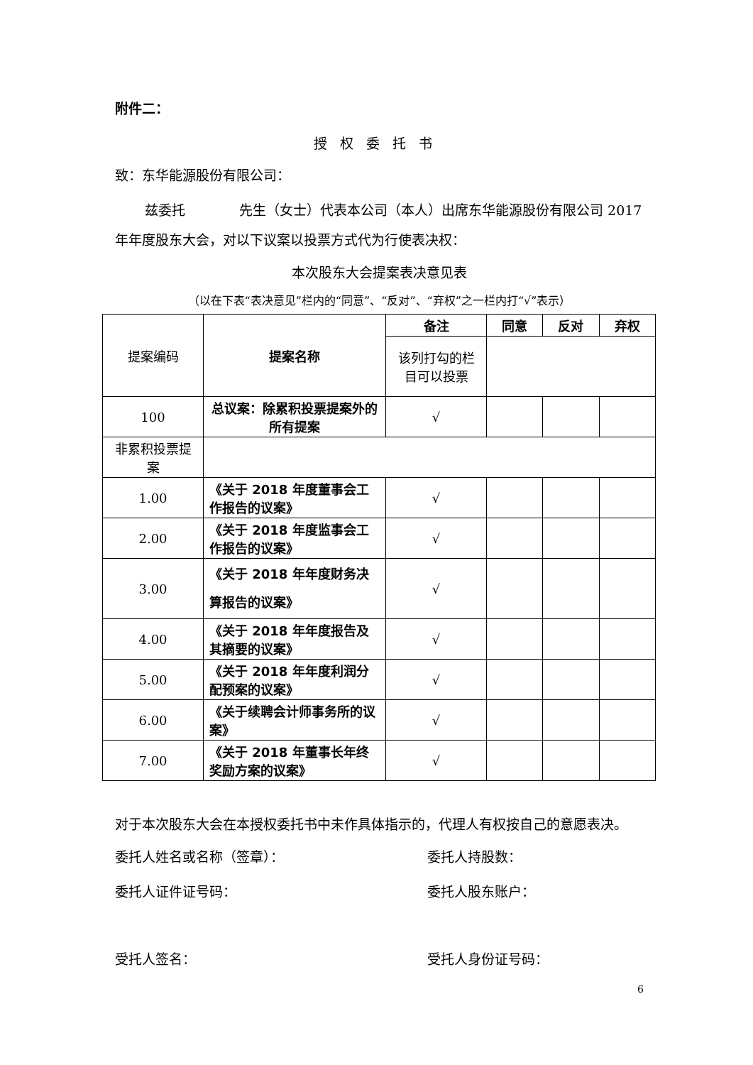附件二：
授权委托书
致：东华能源股份有限公司：
兹委托　　　　先生（女士）代表本公司（本人）出席东华能源股份有限公司 2017 年年度股东大会，对以下议案以投票方式代为行使表决权：
本次股东大会提案表决意见表
（以在下表“表决意见”栏内的“同意”、“反对”、“弃权”之一栏内打“√”表示）
| 提案编码 | 提案名称 | 备注 | 同意 | 反对 | 弃权 |
| | | 该列打勾的栏目可以投票 | | | |
| 100 | 总议案：除累积投票提案外的所有提案 | √ | | | |
| 非累积投票提案 | | | | | |
| 1.00 | 《关于 2018 年度董事会工作报告的议案》 | √ | | | |
| 2.00 | 《关于 2018 年度监事会工作报告的议案》 | √ | | | |
| 3.00 | 《关于 2018 年年度财务决算报告的议案》 | √ | | | |
| 4.00 | 《关于 2018 年年度报告及其摘要的议案》 | √ | | | |
| 5.00 | 《关于 2018 年年度利润分配预案的议案》 | √ | | | |
| 6.00 | 《关于续聘会计师事务所的议案》 | √ | | | |
| 7.00 | 《关于 2018 年董事长年终奖励方案的议案》 | √ | | | |
对于本次股东大会在本授权委托书中未作具体指示的，代理人有权按自己的意愿表决。
委托人姓名或名称（签章）： 委托人持股数：
委托人证件证号码： 委托人股东账户：
受托人签名： 受托人身份证号码：
6